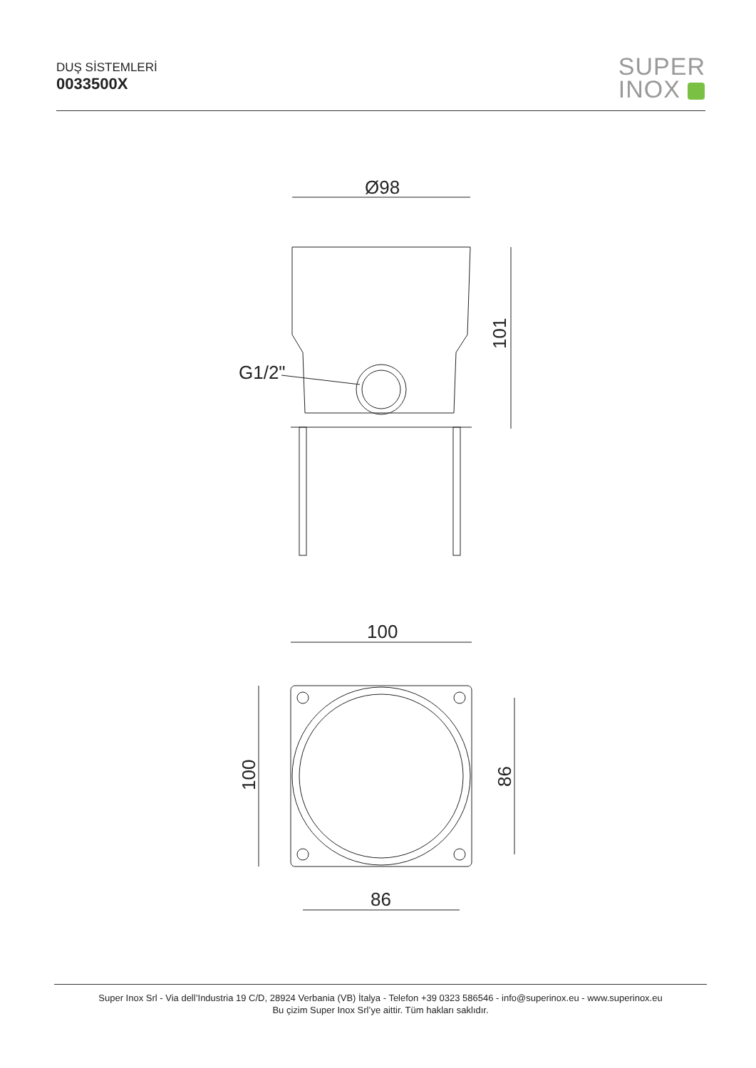DUŞ SİSTEMLERİ
0033500X
SUPER
INOX
Ø98
101
G1/2"
100
100
86
86
Super Inox Srl - Via dell’Industria 19 C/D, 28924 Verbania (VB) İtalya - Telefon +39 0323 586546 - info@superinox.eu - www.superinox.eu
Bu çizim Super Inox Srl’ye aittir. Tüm hakları saklıdır.